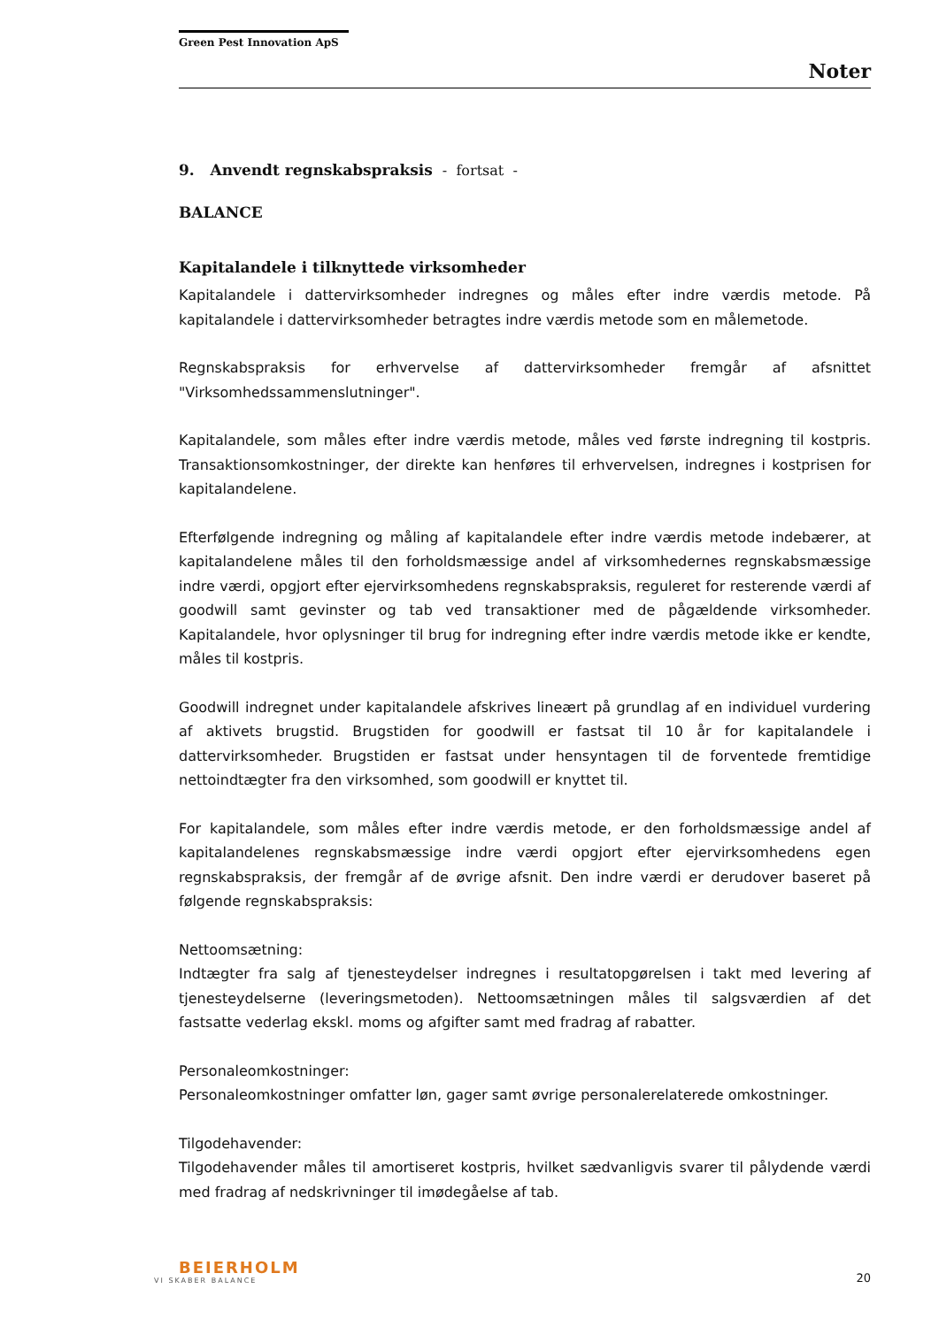Green Pest Innovation ApS
Noter
9. Anvendt regnskabspraksis - fortsat -
BALANCE
Kapitalandele i tilknyttede virksomheder
Kapitalandele i dattervirksomheder indregnes og måles efter indre værdis metode. På kapitalandele i dattervirksomheder betragtes indre værdis metode som en målemetode.
Regnskabspraksis for erhvervelse af dattervirksomheder fremgår af afsnittet "Virksomhedssammenslutninger".
Kapitalandele, som måles efter indre værdis metode, måles ved første indregning til kostpris. Transaktionsomkostninger, der direkte kan henføres til erhvervelsen, indregnes i kostprisen for kapitalandelene.
Efterfølgende indregning og måling af kapitalandele efter indre værdis metode indebærer, at kapitalandelene måles til den forholdsmæssige andel af virksomhedernes regnskabsmæssige indre værdi, opgjort efter ejervirksomhedens regnskabspraksis, reguleret for resterende værdi af goodwill samt gevinster og tab ved transaktioner med de pågældende virksomheder. Kapitalandele, hvor oplysninger til brug for indregning efter indre værdis metode ikke er kendte, måles til kostpris.
Goodwill indregnet under kapitalandele afskrives lineært på grundlag af en individuel vurdering af aktivets brugstid. Brugstiden for goodwill er fastsat til 10 år for kapitalandele i dattervirksomheder. Brugstiden er fastsat under hensyntagen til de forventede fremtidige nettoindtægter fra den virksomhed, som goodwill er knyttet til.
For kapitalandele, som måles efter indre værdis metode, er den forholdsmæssige andel af kapitalandelenes regnskabsmæssige indre værdi opgjort efter ejervirksomhedens egen regnskabspraksis, der fremgår af de øvrige afsnit. Den indre værdi er derudover baseret på følgende regnskabspraksis:
Nettoomsætning:
Indtægter fra salg af tjenesteydelser indregnes i resultatopgørelsen i takt med levering af tjenesteydelserne (leveringsmetoden). Nettoomsætningen måles til salgsværdien af det fastsatte vederlag ekskl. moms og afgifter samt med fradrag af rabatter.
Personaleomkostninger:
Personaleomkostninger omfatter løn, gager samt øvrige personalerelaterede omkostninger.
Tilgodehavender:
Tilgodehavender måles til amortiseret kostpris, hvilket sædvanligvis svarer til pålydende værdi med fradrag af nedskrivninger til imødegåelse af tab.
BEIERHOLM
VI SKABER BALANCE
20